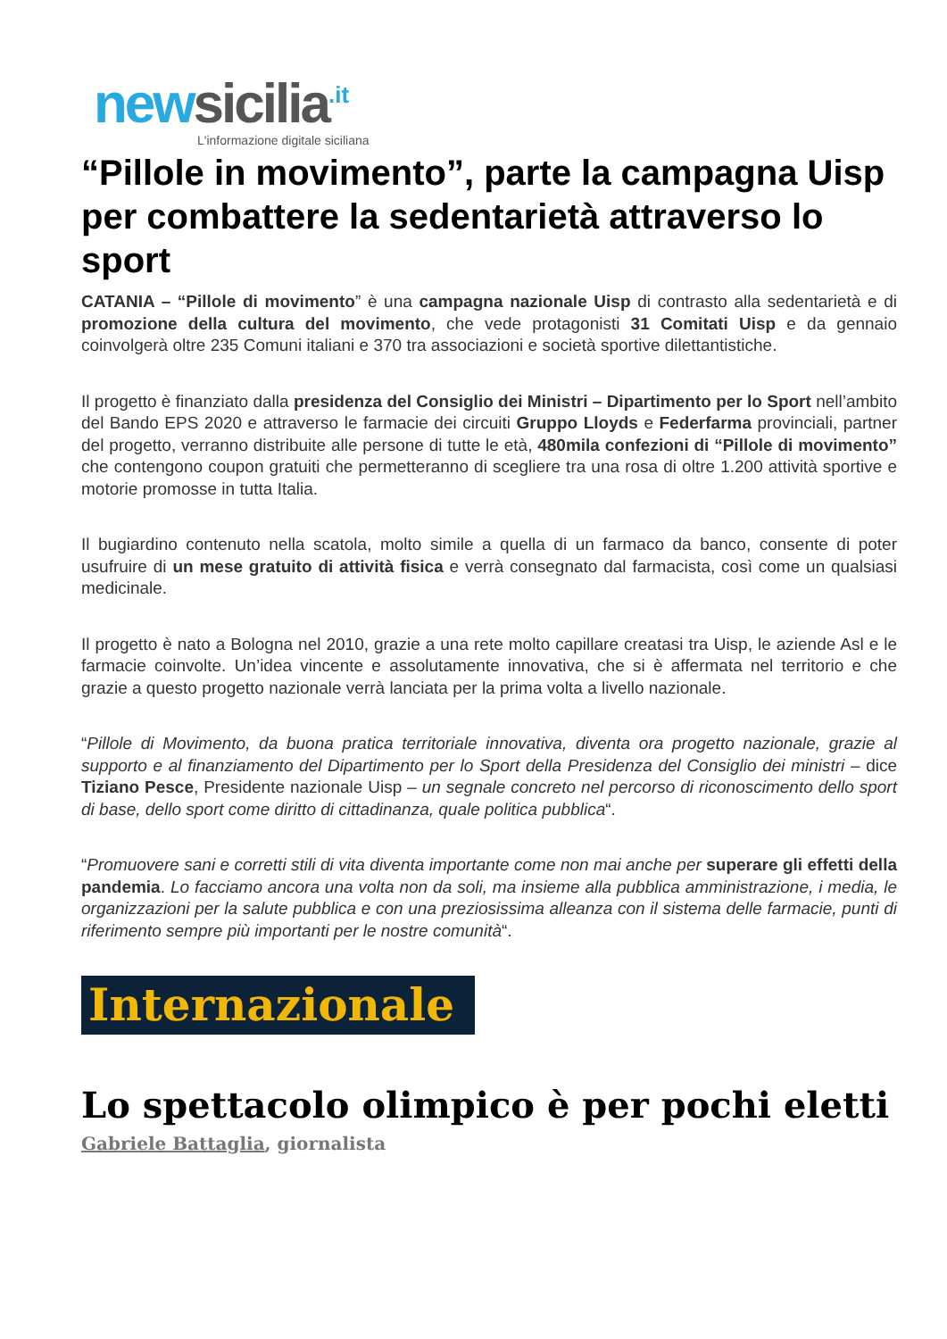new sicilia<sup>.it</sup>
L'informazione digitale siciliana
“Pillole in movimento”, parte la campagna Uisp per combattere la sedentarietà attraverso lo sport
CATANIA – “Pillole di movimento” è una campagna nazionale Uisp di contrasto alla sedentarietà e di promozione della cultura del movimento, che vede protagonisti 31 Comitati Uisp e da gennaio coinvolgerà oltre 235 Comuni italiani e 370 tra associazioni e società sportive dilettantistiche.
Il progetto è finanziato dalla presidenza del Consiglio dei Ministri – Dipartimento per lo Sport nell’ambito del Bando EPS 2020 e attraverso le farmacie dei circuiti Gruppo Lloyds e Federfarma provinciali, partner del progetto, verranno distribuite alle persone di tutte le età, 480mila confezioni di “Pillole di movimento” che contengono coupon gratuiti che permetteranno di scegliere tra una rosa di oltre 1.200 attività sportive e motorie promosse in tutta Italia.
Il bugiardino contenuto nella scatola, molto simile a quella di un farmaco da banco, consente di poter usufruire di un mese gratuito di attività fisica e verrà consegnato dal farmacista, così come un qualsiasi medicinale.
Il progetto è nato a Bologna nel 2010, grazie a una rete molto capillare creatasi tra Uisp, le aziende Asl e le farmacie coinvolte. Un’idea vincente e assolutamente innovativa, che si è affermata nel territorio e che grazie a questo progetto nazionale verrà lanciata per la prima volta a livello nazionale.
“Pillole di Movimento, da buona pratica territoriale innovativa, diventa ora progetto nazionale, grazie al supporto e al finanziamento del Dipartimento per lo Sport della Presidenza del Consiglio dei ministri – dice Tiziano Pesce, Presidente nazionale Uisp – un segnale concreto nel percorso di riconoscimento dello sport di base, dello sport come diritto di cittadinanza, quale politica pubblica“.
“Promuovere sani e corretti stili di vita diventa importante come non mai anche per superare gli effetti della pandemia. Lo facciamo ancora una volta non da soli, ma insieme alla pubblica amministrazione, i media, le organizzazioni per la salute pubblica e con una preziosissima alleanza con il sistema delle farmacie, punti di riferimento sempre più importanti per le nostre comunità“.
Internazionale
Lo spettacolo olimpico è per pochi eletti
Gabriele Battaglia, giornalista